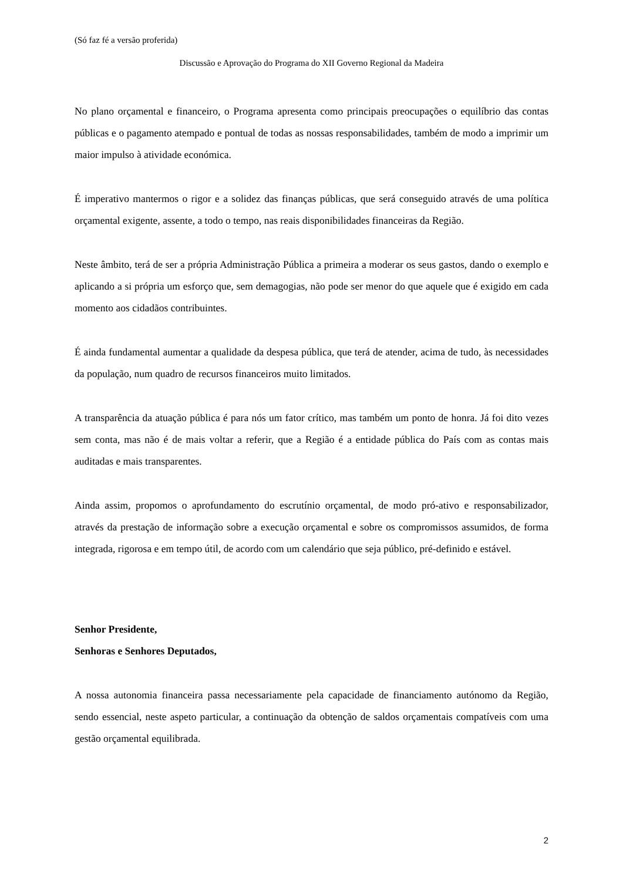(Só faz fé a versão proferida)
Discussão e Aprovação do Programa do XII Governo Regional da Madeira
No plano orçamental e financeiro, o Programa apresenta como principais preocupações o equilíbrio das contas públicas e o pagamento atempado e pontual de todas as nossas responsabilidades, também de modo a imprimir um maior impulso à atividade económica.
É imperativo mantermos o rigor e a solidez das finanças públicas, que será conseguido através de uma política orçamental exigente, assente, a todo o tempo, nas reais disponibilidades financeiras da Região.
Neste âmbito, terá de ser a própria Administração Pública a primeira a moderar os seus gastos, dando o exemplo e aplicando a si própria um esforço que, sem demagogias, não pode ser menor do que aquele que é exigido em cada momento aos cidadãos contribuintes.
É ainda fundamental aumentar a qualidade da despesa pública, que terá de atender, acima de tudo, às necessidades da população, num quadro de recursos financeiros muito limitados.
A transparência da atuação pública é para nós um fator crítico, mas também um ponto de honra. Já foi dito vezes sem conta, mas não é de mais voltar a referir, que a Região é a entidade pública do País com as contas mais auditadas e mais transparentes.
Ainda assim, propomos o aprofundamento do escrutínio orçamental, de modo pró-ativo e responsabilizador, através da prestação de informação sobre a execução orçamental e sobre os compromissos assumidos, de forma integrada, rigorosa e em tempo útil, de acordo com um calendário que seja público, pré-definido e estável.
Senhor Presidente,
Senhoras e Senhores Deputados,
A nossa autonomia financeira passa necessariamente pela capacidade de financiamento autónomo da Região, sendo essencial, neste aspeto particular, a continuação da obtenção de saldos orçamentais compatíveis com uma gestão orçamental equilibrada.
2